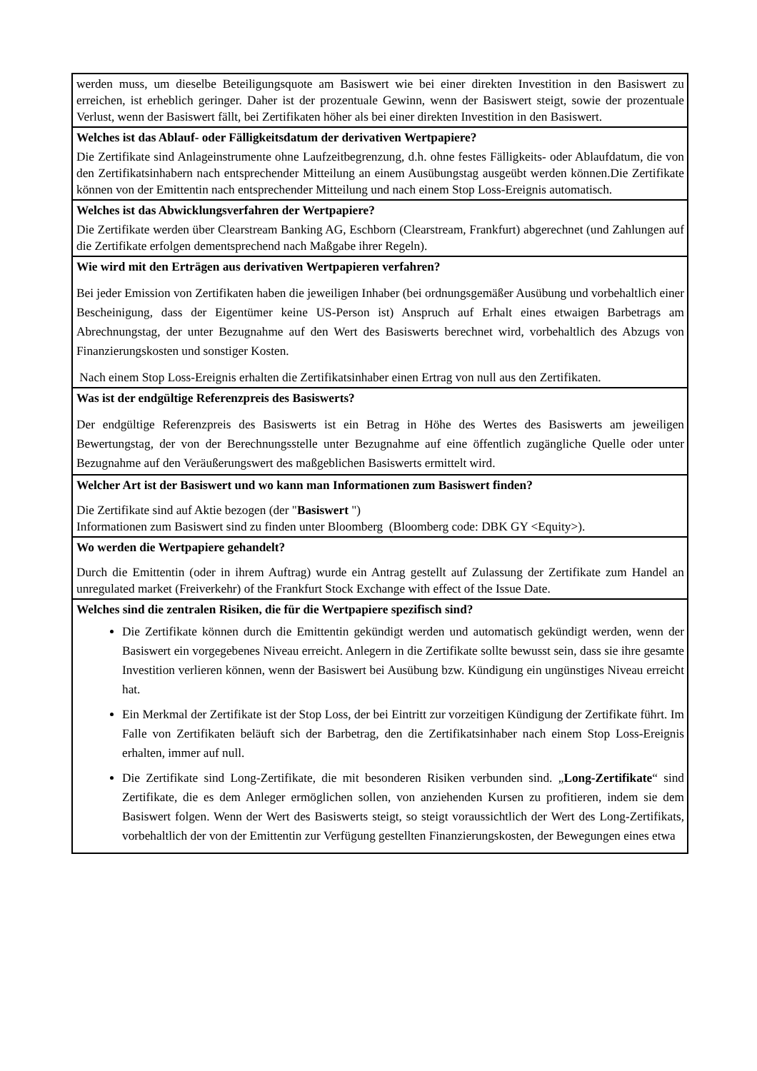| werden muss, um dieselbe Beteiligungsquote am Basiswert wie bei einer direkten Investition in den Basiswert zu erreichen, ist erheblich geringer. Daher ist der prozentuale Gewinn, wenn der Basiswert steigt, sowie der prozentuale Verlust, wenn der Basiswert fällt, bei Zertifikaten höher als bei einer direkten Investition in den Basiswert. |
| Welches ist das Ablauf- oder Fälligkeitsdatum der derivativen Wertpapiere? Die Zertifikate sind Anlageinstrumente ohne Laufzeitbegrenzung, d.h. ohne festes Fälligkeits- oder Ablaufdatum, die von den Zertifikatsinhabern nach entsprechender Mitteilung an einem Ausübungstag ausgeübt werden können.Die Zertifikate können von der Emittentin nach entsprechender Mitteilung und nach einem Stop Loss-Ereignis automatisch. |
| Welches ist das Abwicklungsverfahren der Wertpapiere? Die Zertifikate werden über Clearstream Banking AG, Eschborn (Clearstream, Frankfurt) abgerechnet (und Zahlungen auf die Zertifikate erfolgen dementsprechend nach Maßgabe ihrer Regeln). |
| Wie wird mit den Erträgen aus derivativen Wertpapieren verfahren? Bei jeder Emission von Zertifikaten haben die jeweiligen Inhaber (bei ordnungsgemäßer Ausübung und vorbehaltlich einer Bescheinigung, dass der Eigentümer keine US-Person ist) Anspruch auf Erhalt eines etwaigen Barbetrags am Abrechnungstag, der unter Bezugnahme auf den Wert des Basiswerts berechnet wird, vorbehaltlich des Abzugs von Finanzierungskosten und sonstiger Kosten. Nach einem Stop Loss-Ereignis erhalten die Zertifikatsinhaber einen Ertrag von null aus den Zertifikaten. |
| Was ist der endgültige Referenzpreis des Basiswerts? Der endgültige Referenzpreis des Basiswerts ist ein Betrag in Höhe des Wertes des Basiswerts am jeweiligen Bewertungstag, der von der Berechnungsstelle unter Bezugnahme auf eine öffentlich zugängliche Quelle oder unter Bezugnahme auf den Veräußerungswert des maßgeblichen Basiswerts ermittelt wird. |
| Welcher Art ist der Basiswert und wo kann man Informationen zum Basiswert finden? Die Zertifikate sind auf Aktie bezogen (der " Basiswert ") Informationen zum Basiswert sind zu finden unter Bloomberg (Bloomberg code: DBK GY <Equity>). |
| Wo werden die Wertpapiere gehandelt? Durch die Emittentin (oder in ihrem Auftrag) wurde ein Antrag gestellt auf Zulassung der Zertifikate zum Handel an unregulated market (Freiverkehr) of the Frankfurt Stock Exchange with effect of the Issue Date. |
| Welches sind die zentralen Risiken, die für die Wertpapiere spezifisch sind? Die Zertifikate können durch die Emittentin gekündigt werden und automatisch gekündigt werden, wenn der Basiswert ein vorgegebenes Niveau erreicht. Anlegern in die Zertifikate sollte bewusst sein, dass sie ihre gesamte Investition verlieren können, wenn der Basiswert bei Ausübung bzw. Kündigung ein ungünstiges Niveau erreicht hat. Ein Merkmal der Zertifikate ist der Stop Loss, der bei Eintritt zur vorzeitigen Kündigung der Zertifikate führt. Im Falle von Zertifikaten beläuft sich der Barbetrag, den die Zertifikatsinhaber nach einem Stop Loss-Ereignis erhalten, immer auf null. Die Zertifikate sind Long-Zertifikate, die mit besonderen Risiken verbunden sind. „ Long-Zertifikate “ sind Zertifikate, die es dem Anleger ermöglichen sollen, von anziehenden Kursen zu profitieren, indem sie dem Basiswert folgen. Wenn der Wert des Basiswerts steigt, so steigt voraussichtlich der Wert des Long-Zertifikats, vorbehaltlich der von der Emittentin zur Verfügung gestellten Finanzierungskosten, der Bewegungen eines etwa |